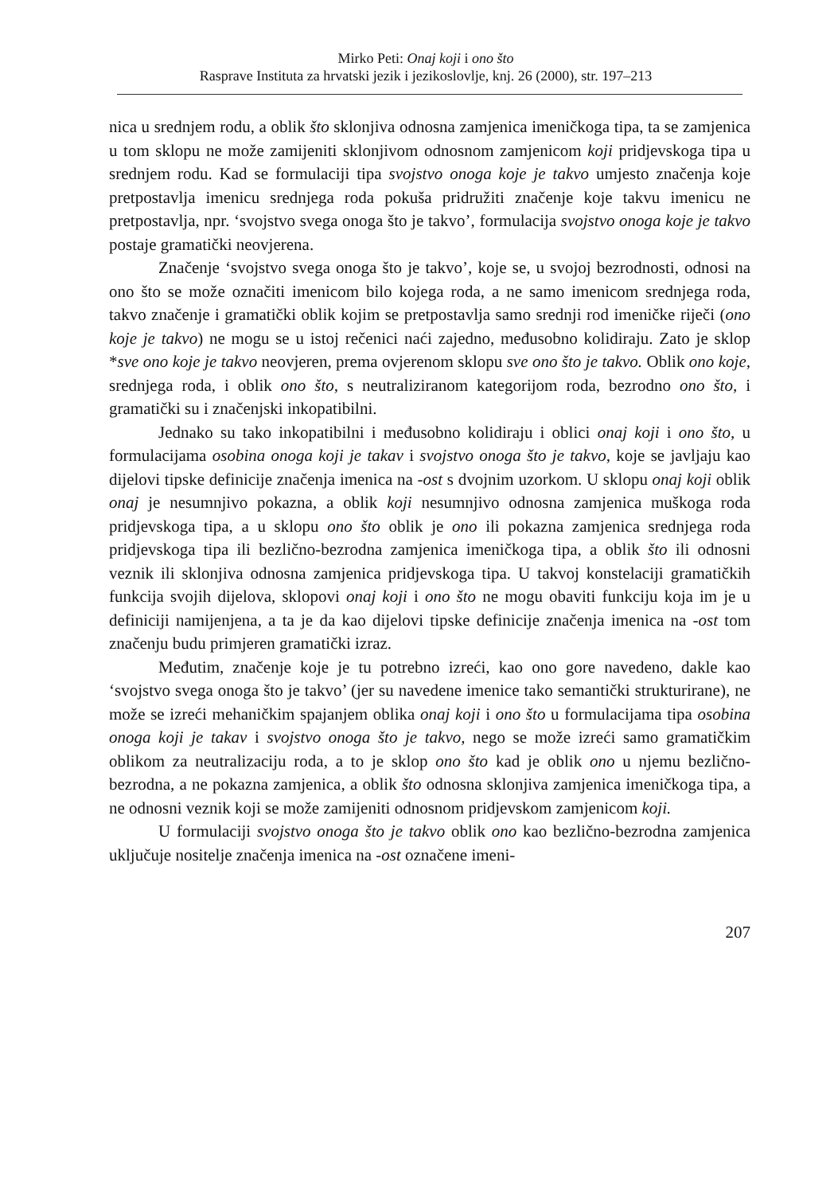Mirko Peti: Onaj koji i ono što
Rasprave Instituta za hrvatski jezik i jezikoslovlje, knj. 26 (2000), str. 197–213
nica u srednjem rodu, a oblik što sklonjiva odnosna zamjenica imeničkoga tipa, ta se zamjenica u tom sklopu ne može zamijeniti sklonjivom odnosnom zamjenicom koji pridjevskoga tipa u srednjem rodu. Kad se formulaciji tipa svojstvo onoga koje je takvo umjesto značenja koje pretpostavlja imenicu srednjega roda pokuša pridružiti značenje koje takvu imenicu ne pretpostavlja, npr. ‘svojstvo svega onoga što je takvo’, formulacija svojstvo onoga koje je takvo postaje gramatički neovjerena.
Značenje ‘svojstvo svega onoga što je takvo’, koje se, u svojoj bezrodnosti, odnosi na ono što se može označiti imenicom bilo kojega roda, a ne samo imenicom srednjega roda, takvo značenje i gramatički oblik kojim se pretpostavlja samo srednji rod imeničke riječi (ono koje je takvo) ne mogu se u istoj rečenici naći zajedno, međusobno kolidiraju. Zato je sklop *sve ono koje je takvo neovjeren, prema ovjerenom sklopu sve ono što je takvo. Oblik ono koje, srednjega roda, i oblik ono što, s neutraliziranom kategorijom roda, bezrodno ono što, i gramatički su i značenjski inkopatibilni.
Jednako su tako inkopatibilni i međusobno kolidiraju i oblici onaj koji i ono što, u formulacijama osobina onoga koji je takav i svojstvo onoga što je takvo, koje se javljaju kao dijelovi tipske definicije značenja imenica na -ost s dvojnim uzorkom. U sklopu onaj koji oblik onaj je nesumnjivo pokazna, a oblik koji nesumnjivo odnosna zamjenica muškoga roda pridjevskoga tipa, a u sklopu ono što oblik je ono ili pokazna zamjenica srednjega roda pridjevskoga tipa ili bezlično-bezrodna zamjenica imeničkoga tipa, a oblik što ili odnosni veznik ili sklonjiva odnosna zamjenica pridjevskoga tipa. U takvoj konstelaciji gramatičkih funkcija svojih dijelova, sklopovi onaj koji i ono što ne mogu obaviti funkciju koja im je u definiciji namijenjena, a ta je da kao dijelovi tipske definicije značenja imenica na -ost tom značenju budu primjeren gramatički izraz.
Međutim, značenje koje je tu potrebno izreći, kao ono gore navedeno, dakle kao ‘svojstvo svega onoga što je takvo’ (jer su navedene imenice tako semantički strukturirane), ne može se izreći mehaničkim spajanjem oblika onaj koji i ono što u formulacijama tipa osobina onoga koji je takav i svojstvo onoga što je takvo, nego se može izreći samo gramatičkim oblikom za neutralizaciju roda, a to je sklop ono što kad je oblik ono u njemu bezlično-bezrodna, a ne pokazna zamjenica, a oblik što odnosna sklonjiva zamjenica imeničkoga tipa, a ne odnosni veznik koji se može zamijeniti odnosnom pridjevskom zamjenicom koji.
U formulaciji svojstvo onoga što je takvo oblik ono kao bezlično-bezrodna zamjenica uključuje nositelje značenja imenica na -ost označene imeni-
207